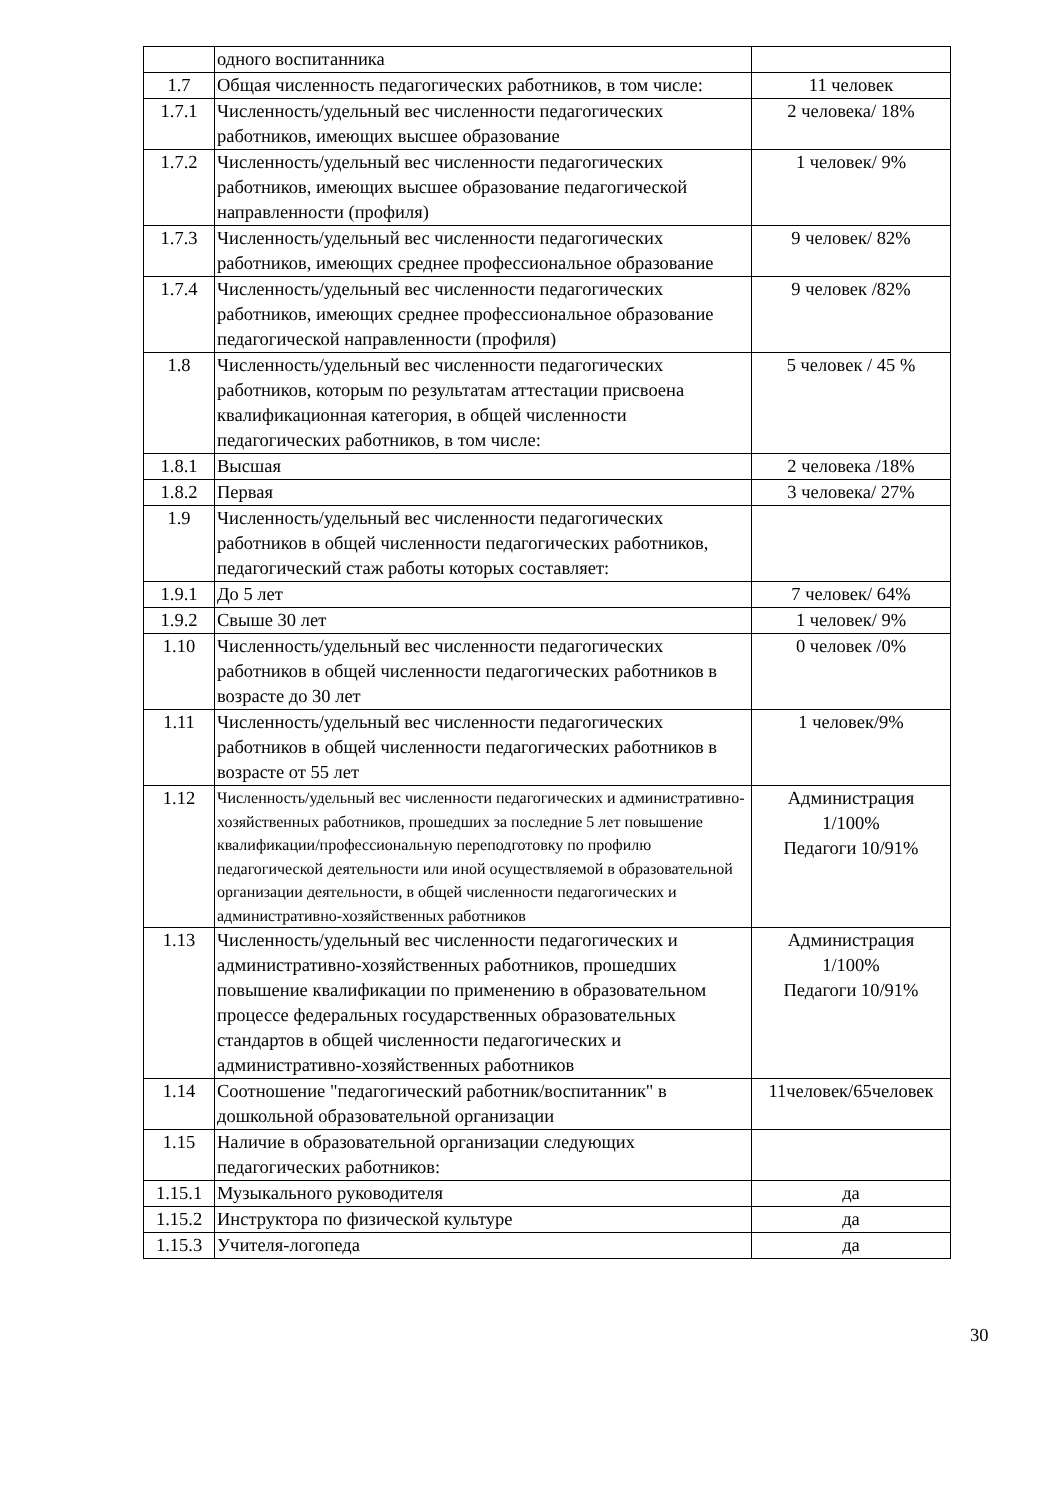| | одного воспитанника | |
| 1.7 | Общая численность педагогических работников, в том числе: | 11 человек |
| 1.7.1 | Численность/удельный вес численности педагогических работников, имеющих высшее образование | 2 человека/ 18% |
| 1.7.2 | Численность/удельный вес численности педагогических работников, имеющих высшее образование педагогической направленности (профиля) | 1 человек/ 9% |
| 1.7.3 | Численность/удельный вес численности педагогических работников, имеющих среднее профессиональное образование | 9 человек/ 82% |
| 1.7.4 | Численность/удельный вес численности педагогических работников, имеющих среднее профессиональное образование педагогической направленности (профиля) | 9 человек /82% |
| 1.8 | Численность/удельный вес численности педагогических работников, которым по результатам аттестации присвоена квалификационная категория, в общей численности педагогических работников, в том числе: | 5 человек / 45 % |
| 1.8.1 | Высшая | 2 человека /18% |
| 1.8.2 | Первая | 3 человека/ 27% |
| 1.9 | Численность/удельный вес численности педагогических работников в общей численности педагогических работников, педагогический стаж работы которых составляет: | |
| 1.9.1 | До 5 лет | 7 человек/ 64% |
| 1.9.2 | Свыше 30 лет | 1 человек/ 9% |
| 1.10 | Численность/удельный вес численности педагогических работников в общей численности педагогических работников в возрасте до 30 лет | 0 человек /0% |
| 1.11 | Численность/удельный вес численности педагогических работников в общей численности педагогических работников в возрасте от 55 лет | 1 человек/9% |
| 1.12 | Численность/удельный вес численности педагогических и административно-хозяйственных работников, прошедших за последние 5 лет повышение квалификации/профессиональную переподготовку по профилю педагогической деятельности или иной осуществляемой в образовательной организации деятельности, в общей численности педагогических и административно-хозяйственных работников | Администрация 1/100% Педагоги 10/91% |
| 1.13 | Численность/удельный вес численности педагогических и административно-хозяйственных работников, прошедших повышение квалификации по применению в образовательном процессе федеральных государственных образовательных стандартов в общей численности педагогических и административно-хозяйственных работников | Администрация 1/100% Педагоги 10/91% |
| 1.14 | Соотношение "педагогический работник/воспитанник" в дошкольной образовательной организации | 11человек/65человек |
| 1.15 | Наличие в образовательной организации следующих педагогических работников: | |
| 1.15.1 | Музыкального руководителя | да |
| 1.15.2 | Инструктора по физической культуре | да |
| 1.15.3 | Учителя-логопеда | да |
30